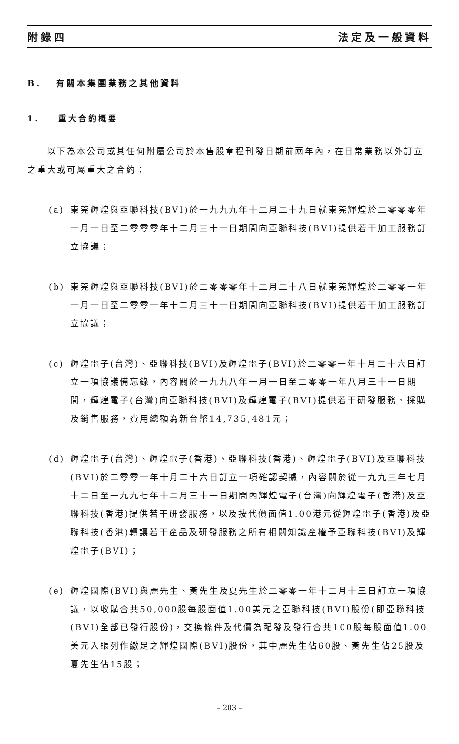附錄四 法定及一般資料
B. 有關本集團業務之其他資料
1. 重大合約概要
以下為本公司或其任何附屬公司於本售股章程刊發日期前兩年內，在日常業務以外訂立之重大或可屬重大之合約：
(a) 東莞輝煌與亞聯科技(BVI)於一九九九年十二月二十九日就東莞輝煌於二零零零年一月一日至二零零零年十二月三十一日期間向亞聯科技(BVI)提供若干加工服務訂立協議；
(b) 東莞輝煌與亞聯科技(BVI)於二零零零年十二月二十八日就東莞輝煌於二零零一年一月一日至二零零一年十二月三十一日期間向亞聯科技(BVI)提供若干加工服務訂立協議；
(c) 輝煌電子(台灣)、亞聯科技(BVI)及輝煌電子(BVI)於二零零一年十月二十六日訂立一項協議備忘錄，內容關於一九九八年一月一日至二零零一年八月三十一日期間，輝煌電子(台灣)向亞聯科技(BVI)及輝煌電子(BVI)提供若干研發服務、採購及銷售服務，費用總額為新台幣14,735,481元；
(d) 輝煌電子(台灣)、輝煌電子(香港)、亞聯科技(香港)、輝煌電子(BVI)及亞聯科技(BVI)於二零零一年十月二十六日訂立一項確認契據，內容關於從一九九三年七月十二日至一九九七年十二月三十一日期間內輝煌電子(台灣)向輝煌電子(香港)及亞聯科技(香港)提供若干研發服務，以及按代價面值1.00港元從輝煌電子(香港)及亞聯科技(香港)轉讓若干產品及研發服務之所有相關知識產權予亞聯科技(BVI)及輝煌電子(BVI)；
(e) 輝煌國際(BVI)與麗先生、黃先生及夏先生於二零零一年十二月十三日訂立一項協議，以收購合共50,000股每股面值1.00美元之亞聯科技(BVI)股份(即亞聯科技(BVI)全部已發行股份)，交換條件及代價為配發及發行合共100股每股面值1.00美元入賬列作繳足之輝煌國際(BVI)股份，其中麗先生佔60股、黃先生佔25股及夏先生佔15股；
– 203 –